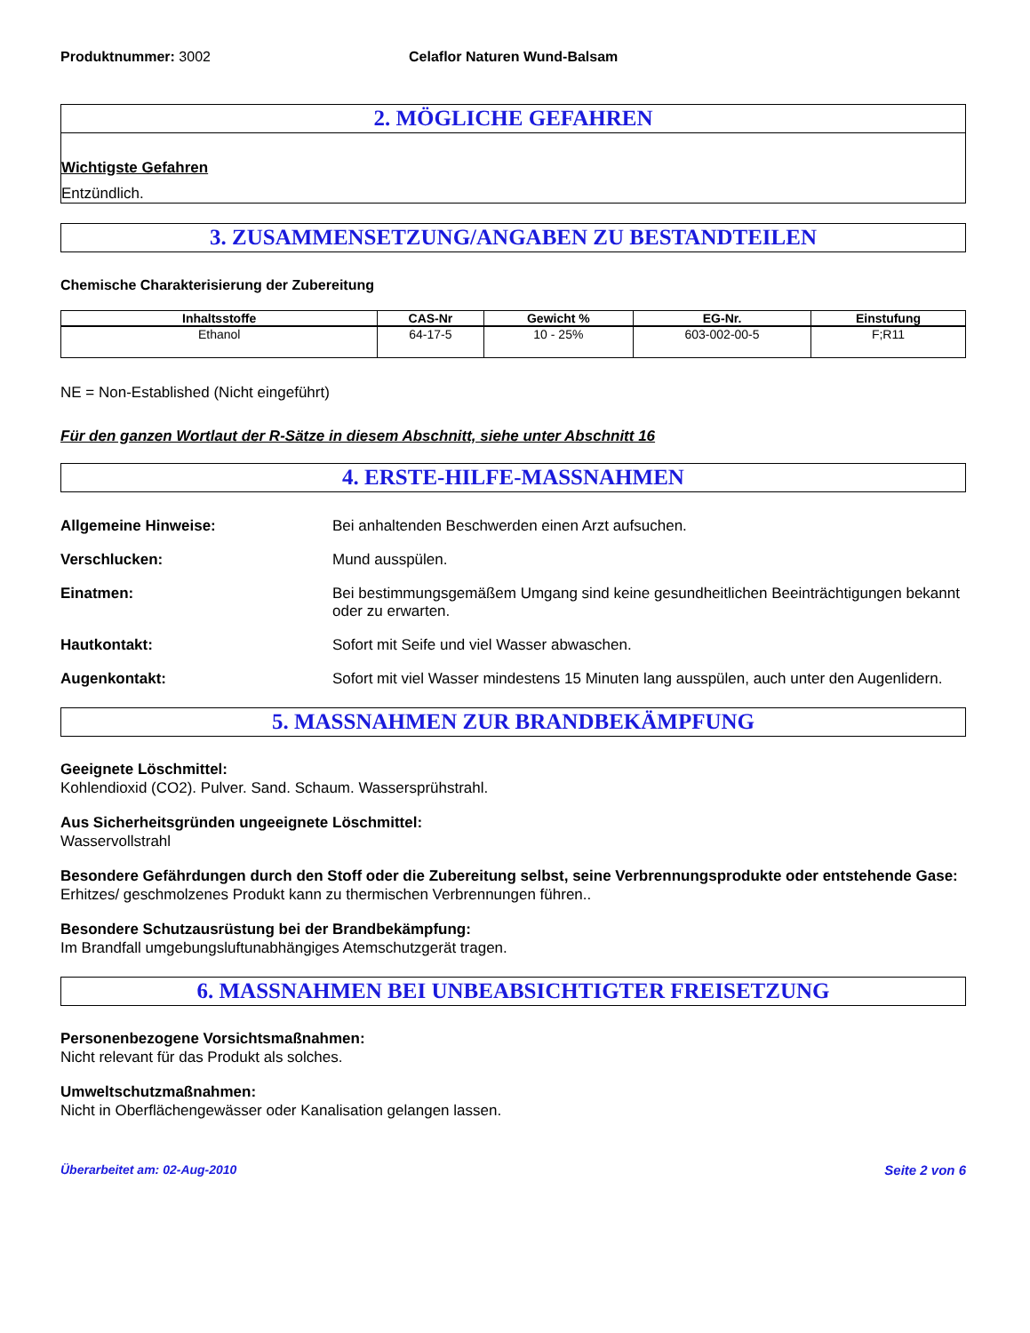Produktnummer: 3002 Celaflor Naturen Wund-Balsam
2. MÖGLICHE GEFAHREN
Wichtigste Gefahren
Entzündlich.
3. ZUSAMMENSETZUNG/ANGABEN ZU BESTANDTEILEN
Chemische Charakterisierung der Zubereitung
| Inhaltsstoffe | CAS-Nr | Gewicht % | EG-Nr. | Einstufung |
| --- | --- | --- | --- | --- |
| Ethanol | 64-17-5 | 10 - 25% | 603-002-00-5 | F;R11 |
NE = Non-Established (Nicht eingeführt)
Für den ganzen Wortlaut der R-Sätze in diesem Abschnitt, siehe unter Abschnitt 16
4. ERSTE-HILFE-MASSNAHMEN
Allgemeine Hinweise: Bei anhaltenden Beschwerden einen Arzt aufsuchen.
Verschlucken: Mund ausspülen.
Einatmen: Bei bestimmungsgemäßem Umgang sind keine gesundheitlichen Beeinträchtigungen bekannt oder zu erwarten.
Hautkontakt: Sofort mit Seife und viel Wasser abwaschen.
Augenkontakt: Sofort mit viel Wasser mindestens 15 Minuten lang ausspülen, auch unter den Augenlidern.
5. MASSNAHMEN ZUR BRANDBEKÄMPFUNG
Geeignete Löschmittel:
Kohlendioxid (CO2). Pulver. Sand. Schaum. Wassersprühstrahl.
Aus Sicherheitsgründen ungeeignete Löschmittel:
Wasservollstrahl
Besondere Gefährdungen durch den Stoff oder die Zubereitung selbst, seine Verbrennungsprodukte oder entstehende Gase:
Erhitzes/ geschmolzenes Produkt kann zu thermischen Verbrennungen führen..
Besondere Schutzausrüstung bei der Brandbekämpfung:
Im Brandfall umgebungsluftunabhängiges Atemschutzgerät tragen.
6. MASSNAHMEN BEI UNBEABSICHTIGTER FREISETZUNG
Personenbezogene Vorsichtsmaßnahmen:
Nicht relevant für das Produkt als solches.
Umweltschutzmaßnahmen:
Nicht in Oberflächengewässer oder Kanalisation gelangen lassen.
Überarbeitet am: 02-Aug-2010 Seite 2 von 6